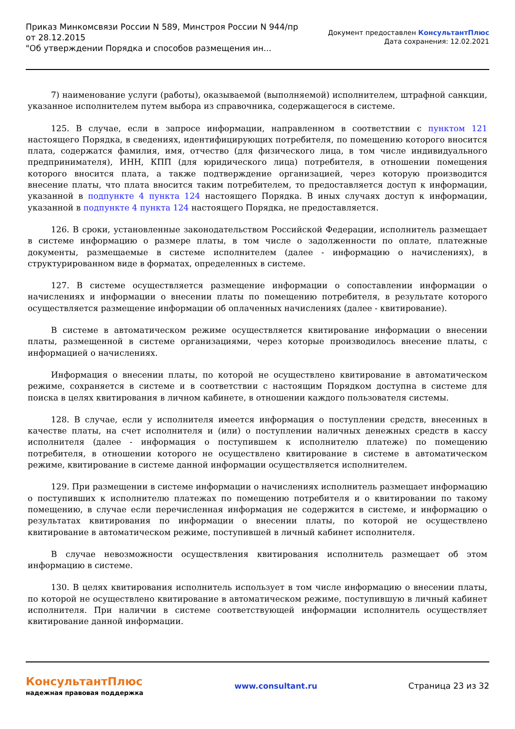Приказ Минкомсвязи России N 589, Минстроя России N 944/пр
от 28.12.2015
"Об утверждении Порядка и способов размещения ин...
Документ предоставлен КонсультантПлюс
Дата сохранения: 12.02.2021
7) наименование услуги (работы), оказываемой (выполняемой) исполнителем, штрафной санкции, указанное исполнителем путем выбора из справочника, содержащегося в системе.
125. В случае, если в запросе информации, направленном в соответствии с пунктом 121 настоящего Порядка, в сведениях, идентифицирующих потребителя, по помещению которого вносится плата, содержатся фамилия, имя, отчество (для физического лица, в том числе индивидуального предпринимателя), ИНН, КПП (для юридического лица) потребителя, в отношении помещения которого вносится плата, а также подтверждение организацией, через которую производится внесение платы, что плата вносится таким потребителем, то предоставляется доступ к информации, указанной в подпункте 4 пункта 124 настоящего Порядка. В иных случаях доступ к информации, указанной в подпункте 4 пункта 124 настоящего Порядка, не предоставляется.
126. В сроки, установленные законодательством Российской Федерации, исполнитель размещает в системе информацию о размере платы, в том числе о задолженности по оплате, платежные документы, размещаемые в системе исполнителем (далее - информацию о начислениях), в структурированном виде в форматах, определенных в системе.
127. В системе осуществляется размещение информации о сопоставлении информации о начислениях и информации о внесении платы по помещению потребителя, в результате которого осуществляется размещение информации об оплаченных начислениях (далее - квитирование).
В системе в автоматическом режиме осуществляется квитирование информации о внесении платы, размещенной в системе организациями, через которые производилось внесение платы, с информацией о начислениях.
Информация о внесении платы, по которой не осуществлено квитирование в автоматическом режиме, сохраняется в системе и в соответствии с настоящим Порядком доступна в системе для поиска в целях квитирования в личном кабинете, в отношении каждого пользователя системы.
128. В случае, если у исполнителя имеется информация о поступлении средств, внесенных в качестве платы, на счет исполнителя и (или) о поступлении наличных денежных средств в кассу исполнителя (далее - информация о поступившем к исполнителю платеже) по помещению потребителя, в отношении которого не осуществлено квитирование в системе в автоматическом режиме, квитирование в системе данной информации осуществляется исполнителем.
129. При размещении в системе информации о начислениях исполнитель размещает информацию о поступивших к исполнителю платежах по помещению потребителя и о квитировании по такому помещению, в случае если перечисленная информация не содержится в системе, и информацию о результатах квитирования по информации о внесении платы, по которой не осуществлено квитирование в автоматическом режиме, поступившей в личный кабинет исполнителя.
В случае невозможности осуществления квитирования исполнитель размещает об этом информацию в системе.
130. В целях квитирования исполнитель использует в том числе информацию о внесении платы, по которой не осуществлено квитирование в автоматическом режиме, поступившую в личный кабинет исполнителя. При наличии в системе соответствующей информации исполнитель осуществляет квитирование данной информации.
КонсультантПлюс
надежная правовая поддержка
www.consultant.ru Страница 23 из 32